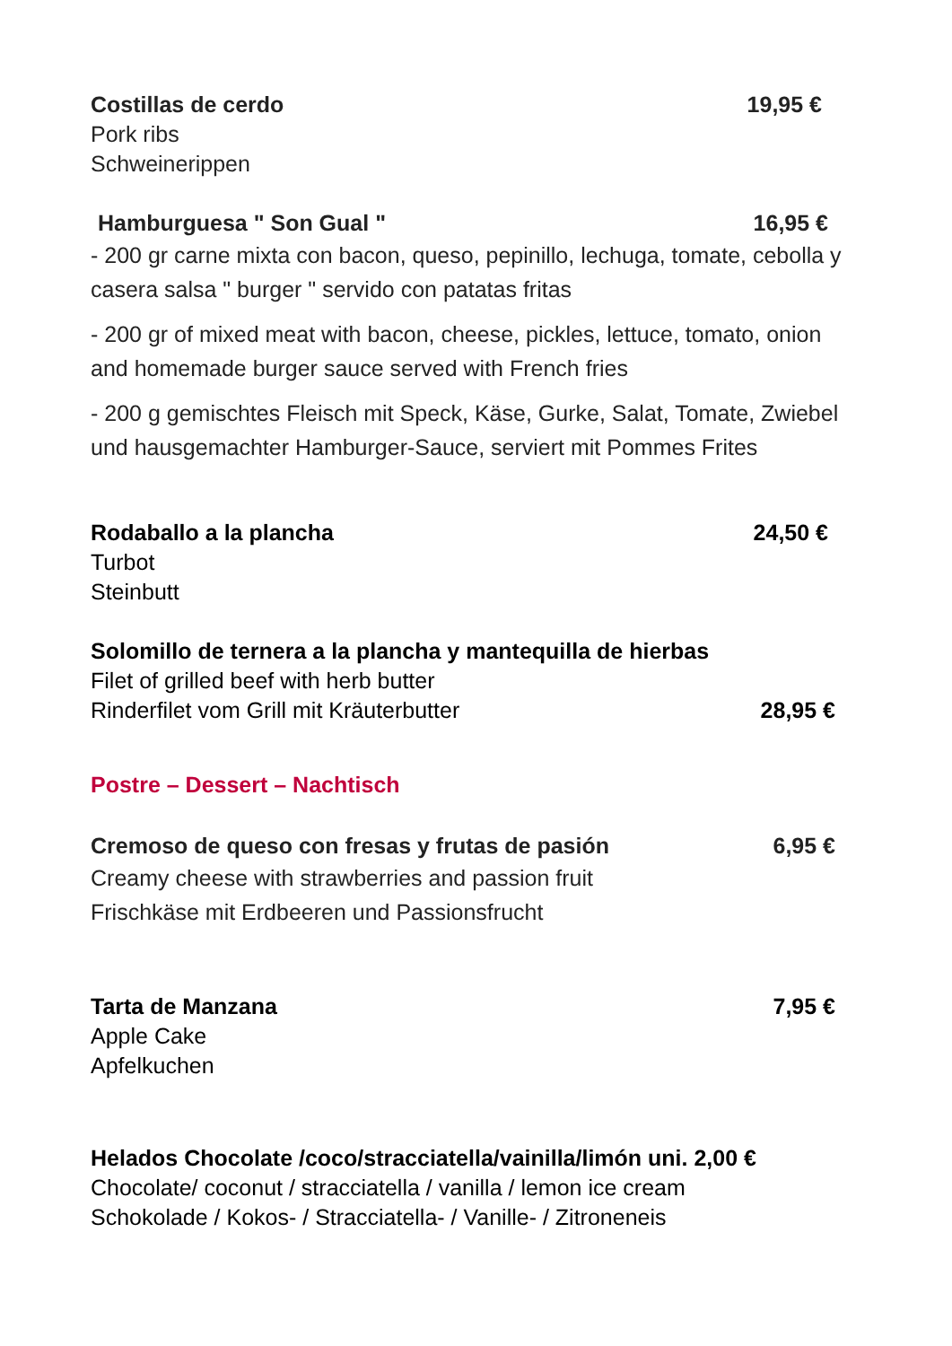Costillas de cerdo 19,95 €
Pork ribs
Schweinerippen
Hamburguesa " Son Gual " 16,95 €
- 200 gr carne mixta con bacon, queso, pepinillo, lechuga, tomate, cebolla y casera salsa " burger " servido con patatas fritas
- 200 gr of mixed meat with bacon, cheese, pickles, lettuce, tomato, onion and homemade burger sauce served with French fries
- 200 g gemischtes Fleisch mit Speck, Käse, Gurke, Salat, Tomate, Zwiebel und hausgemachter Hamburger-Sauce, serviert mit Pommes Frites
Rodaballo a la plancha 24,50 €
Turbot
Steinbutt
Solomillo de ternera a la plancha y mantequilla de hierbas
Filet of grilled beef with herb butter
Rinderfilet vom Grill mit Kräuterbutter 28,95 €
Postre – Dessert – Nachtisch
Cremoso de queso con fresas y frutas de pasión 6,95 €
Creamy cheese with strawberries and passion fruit
Frischkäse mit Erdbeeren und Passionsfrucht
Tarta de Manzana 7,95 €
Apple Cake
Apfelkuchen
Helados Chocolate /coco/stracciatella/vainilla/limón uni. 2,00 €
Chocolate/ coconut / stracciatella / vanilla / lemon ice cream
Schokolade / Kokos- / Stracciatella- / Vanille- / Zitroneneis